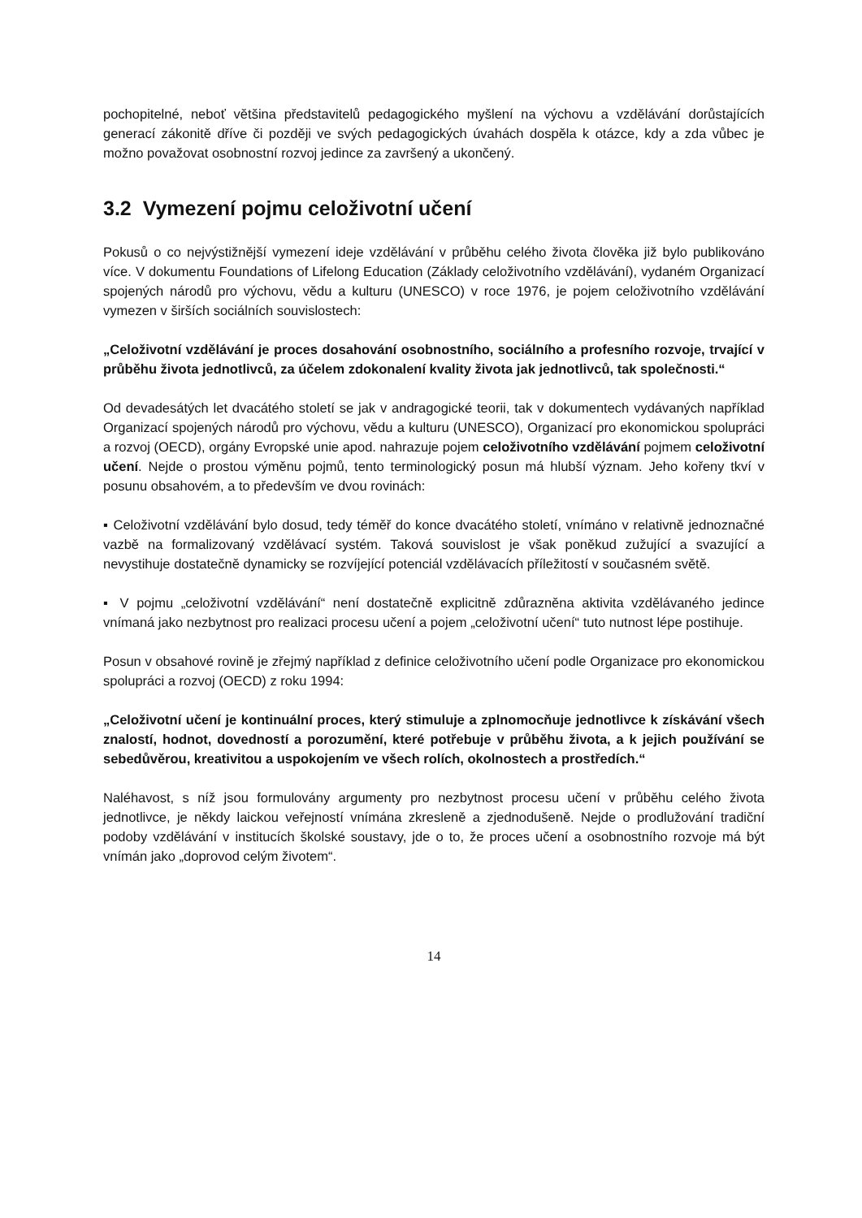pochopitelné, neboť většina představitelů pedagogického myšlení na výchovu a vzdělávání dorůstajících generací zákonitě dříve či později ve svých pedagogických úvahách dospěla k otázce, kdy a zda vůbec je možno považovat osobnostní rozvoj jedince za završený a ukončený.
3.2 Vymezení pojmu celoživotní učení
Pokusů o co nejvýstižnější vymezení ideje vzdělávání v průběhu celého života člověka již bylo publikováno více. V dokumentu Foundations of Lifelong Education (Základy celoživotního vzdělávání), vydaném Organizací spojených národů pro výchovu, vědu a kulturu (UNESCO) v roce 1976, je pojem celoživotního vzdělávání vymezen v širších sociálních souvislostech:
„Celoživotní vzdělávání je proces dosahování osobnostního, sociálního a profesního rozvoje, trvající v průběhu života jednotlivců, za účelem zdokonalení kvality života jak jednotlivců, tak společnosti.“
Od devadesátých let dvacátého století se jak v andragogické teorii, tak v dokumentech vydávaných například Organizací spojených národů pro výchovu, vědu a kulturu (UNESCO), Organizací pro ekonomickou spolupráci a rozvoj (OECD), orgány Evropské unie apod. nahrazuje pojem celoživotního vzdělávání pojmem celoživotní učení. Nejde o prostou výměnu pojmů, tento terminologický posun má hlubší význam. Jeho kořeny tkví v posunu obsahovém, a to především ve dvou rovinách:
▪ Celoživotní vzdělávání bylo dosud, tedy téměř do konce dvacátého století, vnímáno v relativně jednoznačné vazbě na formalizovaný vzdělávací systém. Taková souvislost je však poněkud zužující a svazující a nevystihuje dostatečně dynamicky se rozvíjející potenciál vzdělávacích příležitostí v současném světě.
▪ V pojmu „celoživotní vzdělávání“ není dostatečně explicitně zdůrazněna aktivita vzdělávaného jedince vnímaná jako nezbytnost pro realizaci procesu učení a pojem „celoživotní učení“ tuto nutnost lépe postihuje.
Posun v obsahové rovině je zřejmý například z definice celoživotního učení podle Organizace pro ekonomickou spolupráci a rozvoj (OECD) z roku 1994:
„Celoživotní učení je kontinuální proces, který stimuluje a zplnomocňuje jednotlivce k získávání všech znalostí, hodnot, dovedností a porozumění, které potřebuje v průběhu života, a k jejich používání se sebedůvěrou, kreativitou a uspokojením ve všech rolích, okolnostech a prostředích.“
Naléhavost, s níž jsou formulovány argumenty pro nezbytnost procesu učení v průběhu celého života jednotlivce, je někdy laickou veřejností vnímána zkresleně a zjednodušeně. Nejde o prodlužování tradiční podoby vzdělávání v institucích školské soustavy, jde o to, že proces učení a osobnostního rozvoje má být vnímán jako „doprovod celým životem“.
14